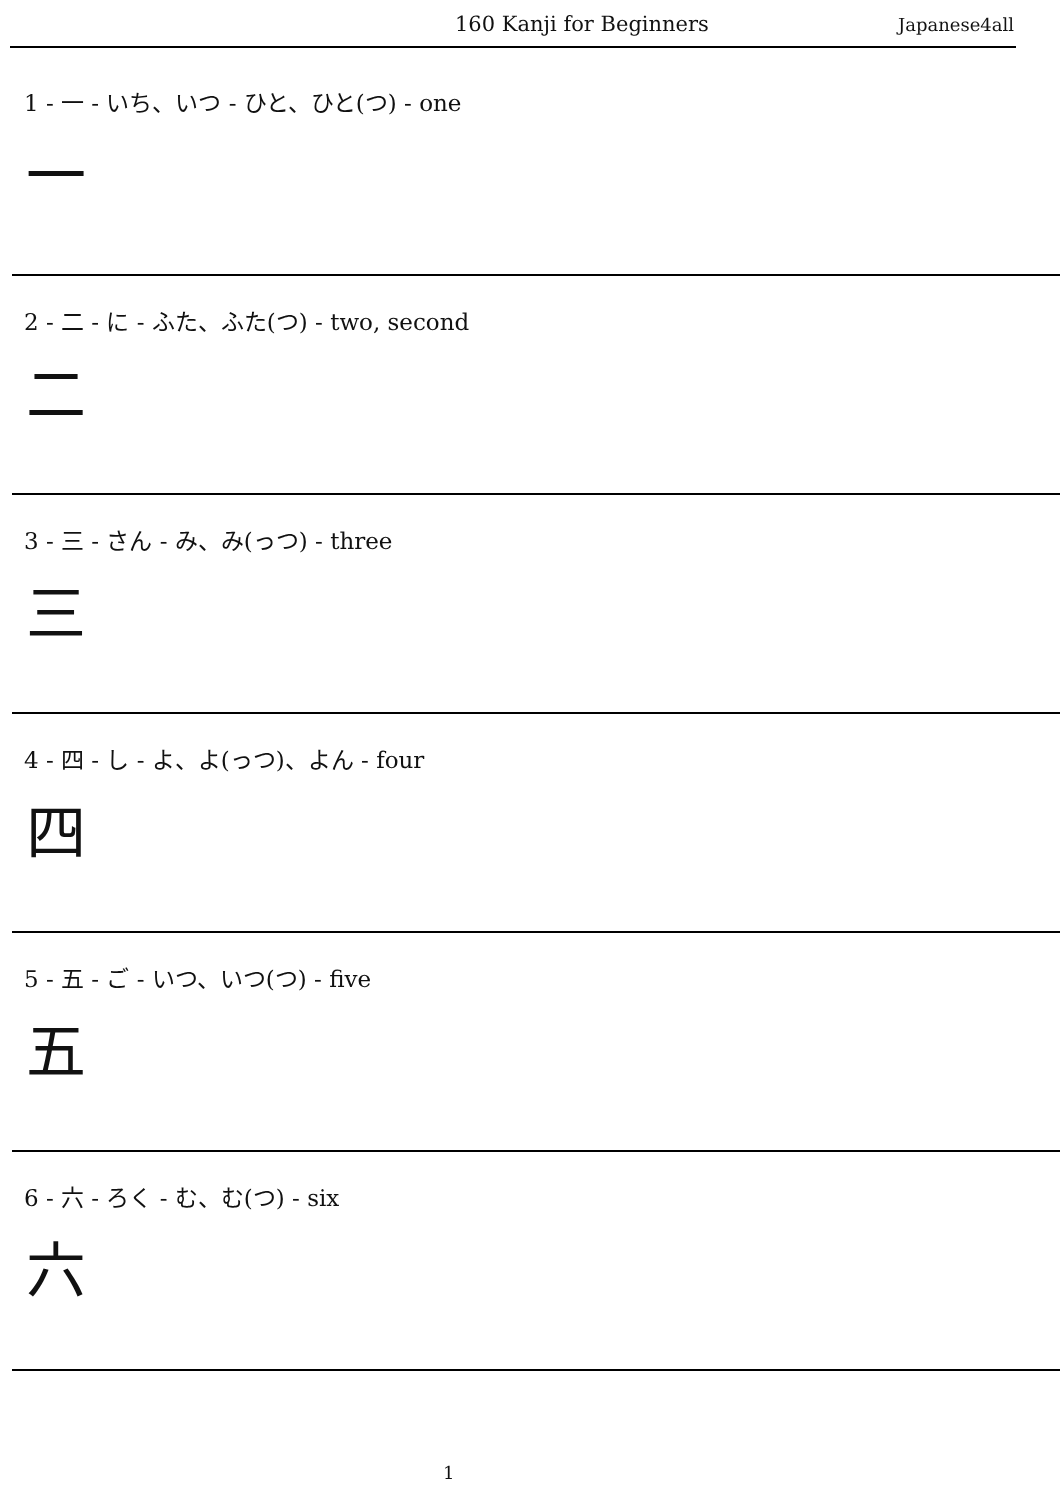160 Kanji for Beginners Japanese4all
1 - 一 - いち、いつ - ひと、ひと(つ) - one
一
2 - 二 - に - ふた、ふた(つ) - two, second
二
3 - 三 - さん - み、み(っつ) - three
三
4 - 四 - し - よ、よ(っつ)、よん - four
四
5 - 五 - ご - いつ、いつ(つ) - five
五
6 - 六 - ろく - む、む(つ) - six
六
1